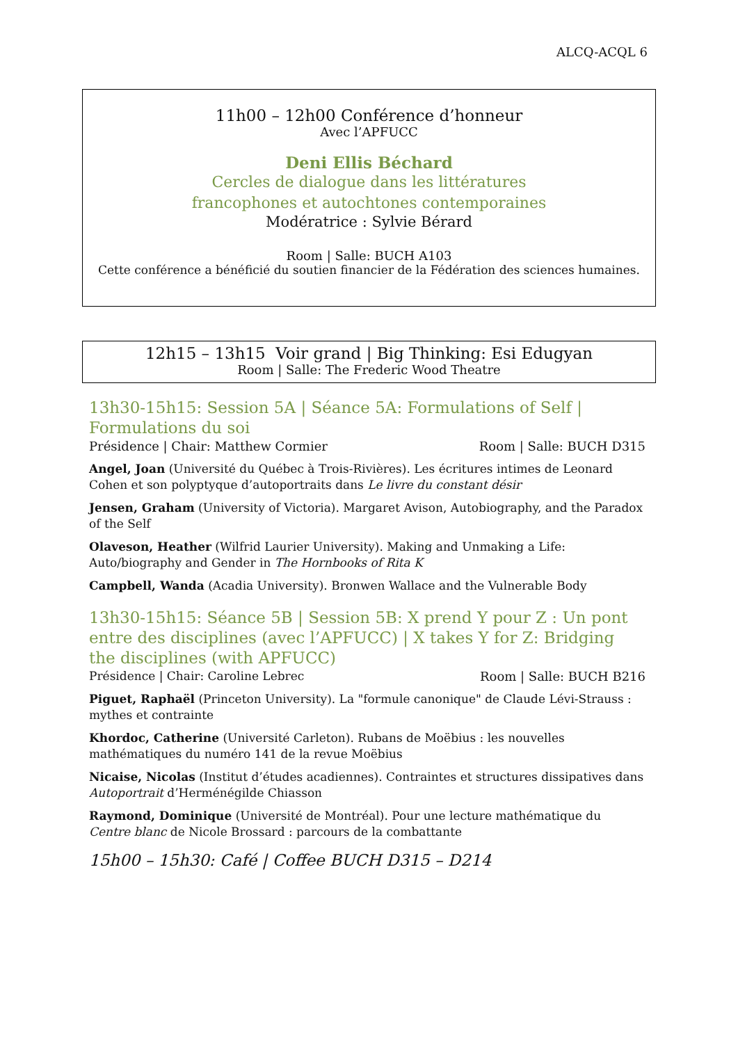ALCQ-ACQL 6
11h00 – 12h00 Conférence d’honneur
Avec l’APFUCC
Deni Ellis Béchard
Cercles de dialogue dans les littératures
francophones et autochtones contemporaines
Modératrice : Sylvie Bérard
Room | Salle: BUCH A103
Cette conférence a bénéficié du soutien financier de la Fédération des sciences humaines.
12h15 – 13h15 Voir grand | Big Thinking: Esi Edugyan
Room | Salle: The Frederic Wood Theatre
13h30-15h15: Session 5A | Séance 5A: Formulations of Self | Formulations du soi
Présidence | Chair: Matthew Cormier Room | Salle: BUCH D315
Angel, Joan (Université du Québec à Trois-Rivières). Les écritures intimes de Leonard Cohen et son polyptyque d’autoportraits dans Le livre du constant désir
Jensen, Graham (University of Victoria). Margaret Avison, Autobiography, and the Paradox of the Self
Olaveson, Heather (Wilfrid Laurier University). Making and Unmaking a Life: Auto/biography and Gender in The Hornbooks of Rita K
Campbell, Wanda (Acadia University). Bronwen Wallace and the Vulnerable Body
13h30-15h15: Séance 5B | Session 5B: X prend Y pour Z : Un pont entre des disciplines (avec l’APFUCC) | X takes Y for Z: Bridging the disciplines (with APFUCC)
Présidence | Chair: Caroline Lebrec Room | Salle: BUCH B216
Piguet, Raphaël (Princeton University). La "formule canonique" de Claude Lévi-Strauss : mythes et contrainte
Khordoc, Catherine (Université Carleton). Rubans de Moëbius : les nouvelles mathématiques du numéro 141 de la revue Moëbius
Nicaise, Nicolas (Institut d’études acadiennes). Contraintes et structures dissipatives dans Autoportrait d’Herménégilde Chiasson
Raymond, Dominique (Université de Montréal). Pour une lecture mathématique du Centre blanc de Nicole Brossard : parcours de la combattante
15h00 – 15h30: Café | Coffee BUCH D315 – D214